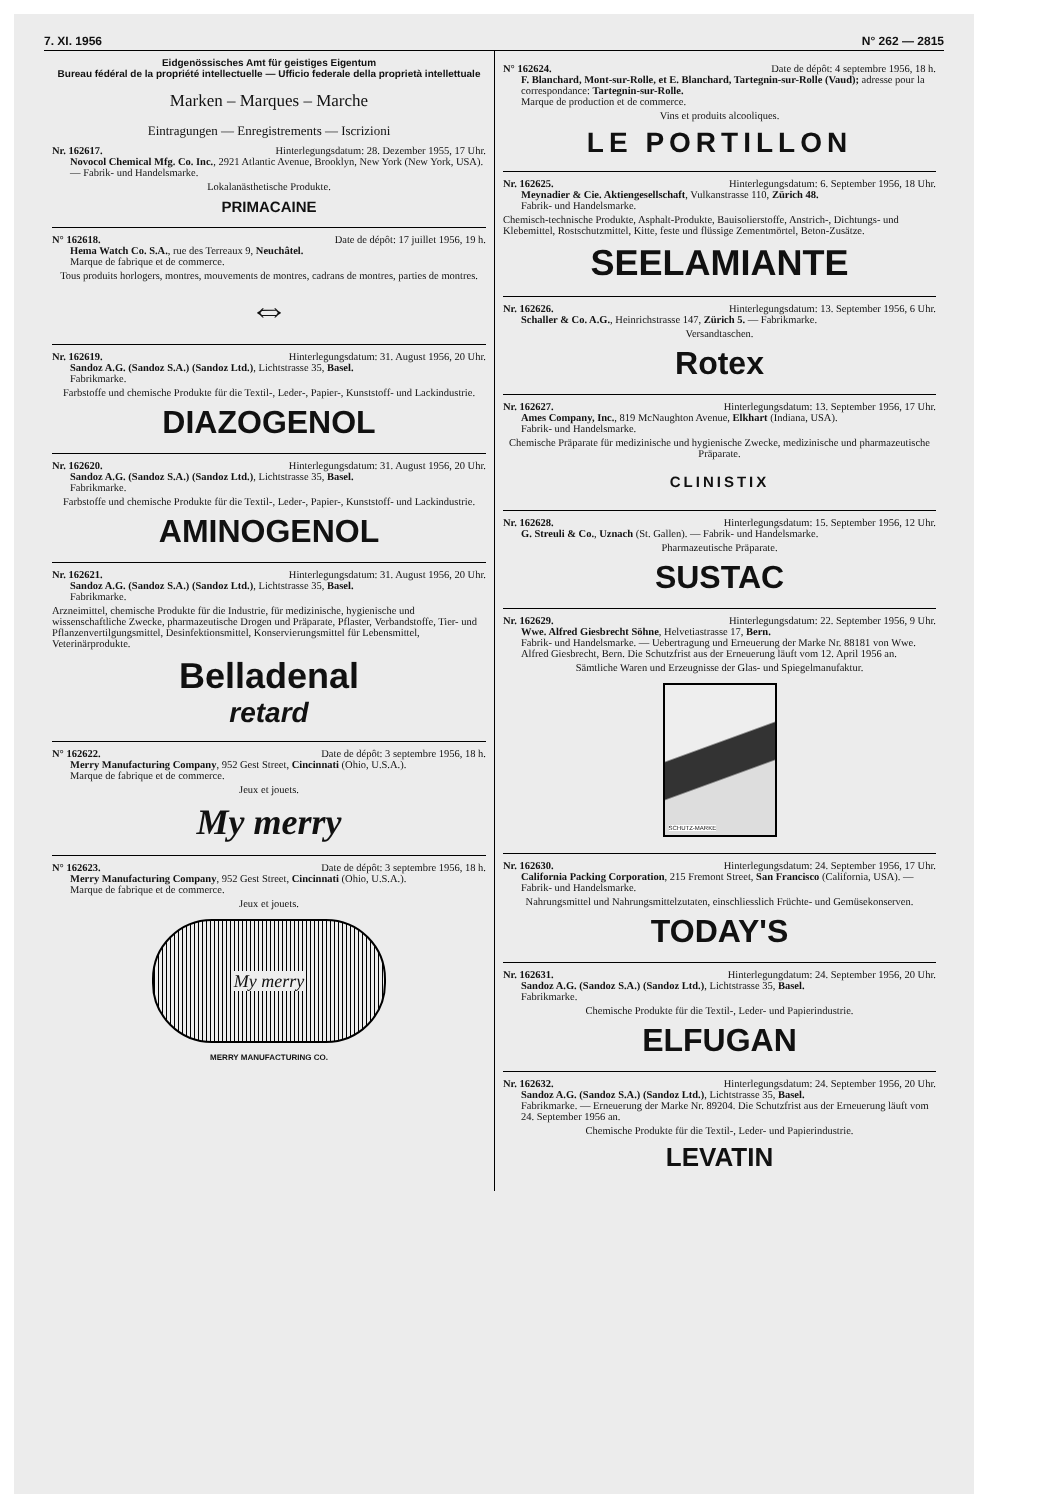7. XI. 1956 N° 262 — 2815
Eidgenössisches Amt für geistiges Eigentum
Bureau fédéral de la propriété intellectuelle — Ufficio federale della proprietà intellettuale
Marken – Marques – Marche
Eintragungen — Enregistrements — Iscrizioni
Nr. 162617. Hinterlegungsdatum: 28. Dezember 1955, 17 Uhr.
Novocol Chemical Mfg. Co. Inc., 2921 Atlantic Avenue, Brooklyn, New York (New York, USA). — Fabrik- und Handelsmarke.
Lokalanästhetische Produkte.
PRIMACAINE
N° 162618. Date de dépôt: 17 juillet 1956, 19 h.
Hema Watch Co. S.A., rue des Terreaux 9, Neuchâtel.
Marque de fabrique et de commerce.
Tous produits horlogers, montres, mouvements de montres, cadrans de montres, parties de montres.
⇔
Nr. 162619. Hinterlegungsdatum: 31. August 1956, 20 Uhr.
Sandoz A.G. (Sandoz S.A.) (Sandoz Ltd.), Lichtstrasse 35, Basel.
Fabrikmarke.
Farbstoffe und chemische Produkte für die Textil-, Leder-, Papier-, Kunststoff- und Lackindustrie.
DIAZOGENOL
Nr. 162620. Hinterlegungsdatum: 31. August 1956, 20 Uhr.
Sandoz A.G. (Sandoz S.A.) (Sandoz Ltd.), Lichtstrasse 35, Basel.
Fabrikmarke.
Farbstoffe und chemische Produkte für die Textil-, Leder-, Papier-, Kunststoff- und Lackindustrie.
AMINOGENOL
Nr. 162621. Hinterlegungsdatum: 31. August 1956, 20 Uhr.
Sandoz A.G. (Sandoz S.A.) (Sandoz Ltd.), Lichtstrasse 35, Basel.
Fabrikmarke.
Arzneimittel, chemische Produkte für die Industrie, für medizinische, hygienische und wissenschaftliche Zwecke, pharmazeutische Drogen und Präparate, Pflaster, Verbandstoffe, Tier- und Pflanzenvertilgungsmittel, Desinfektionsmittel, Konservierungsmittel für Lebensmittel, Veterinärprodukte.
Belladenal
retard
N° 162622. Date de dépôt: 3 septembre 1956, 18 h.
Merry Manufacturing Company, 952 Gest Street, Cincinnati (Ohio, U.S.A.).
Marque de fabrique et de commerce.
Jeux et jouets.
My merry
N° 162623. Date de dépôt: 3 septembre 1956, 18 h.
Merry Manufacturing Company, 952 Gest Street, Cincinnati (Ohio, U.S.A.).
Marque de fabrique et de commerce.
Jeux et jouets.
My merry
MERRY MANUFACTURING CO.
N° 162624. Date de dépôt: 4 septembre 1956, 18 h.
F. Blanchard, Mont-sur-Rolle, et E. Blanchard, Tartegnin-sur-Rolle (Vaud); adresse pour la correspondance: Tartegnin-sur-Rolle.
Marque de production et de commerce.
Vins et produits alcooliques.
LE PORTILLON
Nr. 162625. Hinterlegungsdatum: 6. September 1956, 18 Uhr.
Meynadier & Cie. Aktiengesellschaft, Vulkanstrasse 110, Zürich 48.
Fabrik- und Handelsmarke.
Chemisch-technische Produkte, Asphalt-Produkte, Bauisolierstoffe, Anstrich-, Dichtungs- und Klebemittel, Rostschutzmittel, Kitte, feste und flüssige Zementmörtel, Beton-Zusätze.
SEELAMIANTE
Nr. 162626. Hinterlegungsdatum: 13. September 1956, 6 Uhr.
Schaller & Co. A.G., Heinrichstrasse 147, Zürich 5. — Fabrikmarke.
Versandtaschen.
Rotex
Nr. 162627. Hinterlegungsdatum: 13. September 1956, 17 Uhr.
Ames Company, Inc., 819 McNaughton Avenue, Elkhart (Indiana, USA).
Fabrik- und Handelsmarke.
Chemische Präparate für medizinische und hygienische Zwecke, medizinische und pharmazeutische Präparate.
CLINISTIX
Nr. 162628. Hinterlegungsdatum: 15. September 1956, 12 Uhr.
G. Streuli & Co., Uznach (St. Gallen). — Fabrik- und Handelsmarke.
Pharmazeutische Präparate.
SUSTAC
Nr. 162629. Hinterlegungsdatum: 22. September 1956, 9 Uhr.
Wwe. Alfred Giesbrecht Söhne, Helvetiastrasse 17, Bern.
Fabrik- und Handelsmarke. — Uebertragung und Erneuerung der Marke Nr. 88181 von Wwe. Alfred Giesbrecht, Bern. Die Schutzfrist aus der Erneuerung läuft vom 12. April 1956 an.
Sämtliche Waren und Erzeugnisse der Glas- und Spiegelmanufaktur.
SCHUTZ-MARKE
Nr. 162630. Hinterlegungsdatum: 24. September 1956, 17 Uhr.
California Packing Corporation, 215 Fremont Street, San Francisco (California, USA). — Fabrik- und Handelsmarke.
Nahrungsmittel und Nahrungsmittelzutaten, einschliesslich Früchte- und Gemüsekonserven.
TODAY'S
Nr. 162631. Hinterlegungdatum: 24. September 1956, 20 Uhr.
Sandoz A.G. (Sandoz S.A.) (Sandoz Ltd.), Lichtstrasse 35, Basel.
Fabrikmarke.
Chemische Produkte für die Textil-, Leder- und Papierindustrie.
ELFUGAN
Nr. 162632. Hinterlegungsdatum: 24. September 1956, 20 Uhr.
Sandoz A.G. (Sandoz S.A.) (Sandoz Ltd.), Lichtstrasse 35, Basel.
Fabrikmarke. — Erneuerung der Marke Nr. 89204. Die Schutzfrist aus der Erneuerung läuft vom 24. September 1956 an.
Chemische Produkte für die Textil-, Leder- und Papierindustrie.
LEVATIN